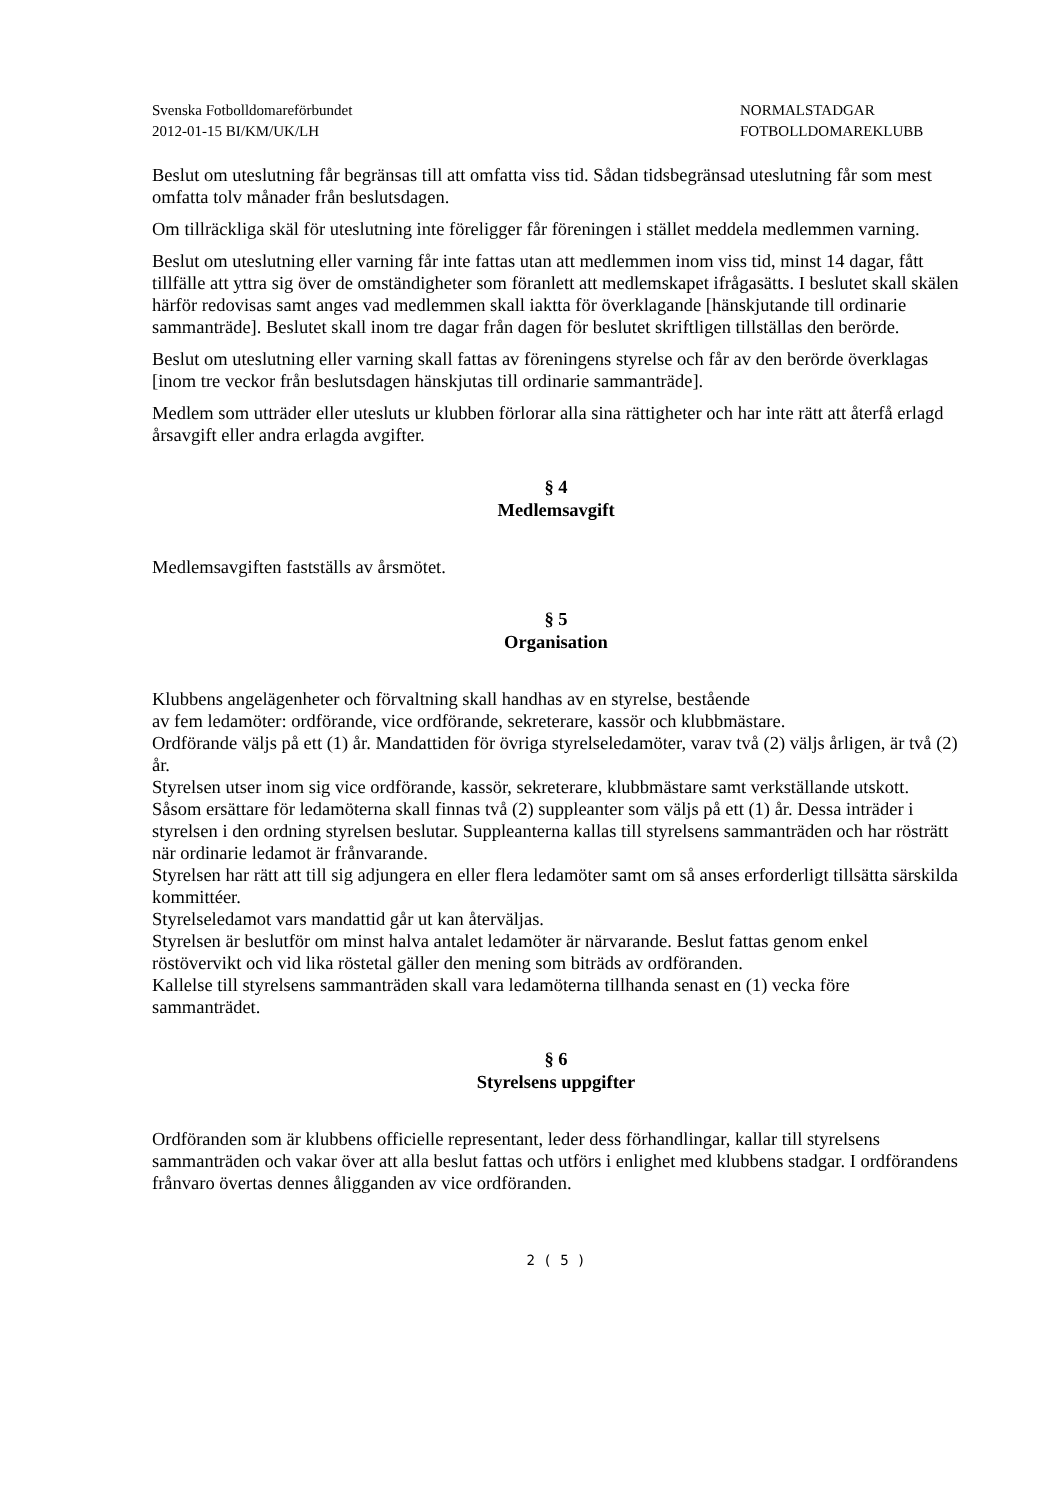Svenska Fotbolldomareförbundet
2012-01-15 BI/KM/UK/LH
NORMALSTADGAR
FOTBOLLDOMAREKLUBB
Beslut om uteslutning får begränsas till att omfatta viss tid. Sådan tidsbegränsad uteslutning får som mest omfatta tolv månader från beslutsdagen.
Om tillräckliga skäl för uteslutning inte föreligger får föreningen i stället meddela medlemmen varning.
Beslut om uteslutning eller varning får inte fattas utan att medlemmen inom viss tid, minst 14 dagar, fått tillfälle att yttra sig över de omständigheter som föranlett att medlemskapet ifrågasätts. I beslutet skall skälen härför redovisas samt anges vad medlemmen skall iaktta för överklagande [hänskjutande till ordinarie sammanträde]. Beslutet skall inom tre dagar från dagen för beslutet skriftligen tillställas den berörde.
Beslut om uteslutning eller varning skall fattas av föreningens styrelse och får av den berörde överklagas [inom tre veckor från beslutsdagen hänskjutas till ordinarie sammanträde].
Medlem som utträder eller utesluts ur klubben förlorar alla sina rättigheter och har inte rätt att återfå erlagd årsavgift eller andra erlagda avgifter.
§ 4
Medlemsavgift
Medlemsavgiften fastställs av årsmötet.
§ 5
Organisation
Klubbens angelägenheter och förvaltning skall handhas av en styrelse, bestående
av fem ledamöter: ordförande, vice ordförande, sekreterare, kassör och klubbmästare.
Ordförande väljs på ett (1) år. Mandattiden för övriga styrelseledamöter, varav två (2) väljs årligen, är två (2) år.
Styrelsen utser inom sig vice ordförande, kassör, sekreterare, klubbmästare samt verkställande utskott.
Såsom ersättare för ledamöterna skall finnas två (2) suppleanter som väljs på ett (1) år. Dessa inträder i styrelsen i den ordning styrelsen beslutar. Suppleanterna kallas till styrelsens sammanträden och har rösträtt när ordinarie ledamot är frånvarande.
Styrelsen har rätt att till sig adjungera en eller flera ledamöter samt om så anses erforderligt tillsätta särskilda kommittéer.
Styrelseledamot vars mandattid går ut kan återväljas.
Styrelsen är beslutför om minst halva antalet ledamöter är närvarande. Beslut fattas genom enkel röstövervikt och vid lika röstetal gäller den mening som biträds av ordföranden.
Kallelse till styrelsens sammanträden skall vara ledamöterna tillhanda senast en (1) vecka före sammanträdet.
§ 6
Styrelsens uppgifter
Ordföranden som är klubbens officielle representant, leder dess förhandlingar, kallar till styrelsens sammanträden och vakar över att alla beslut fattas och utförs i enlighet med klubbens stadgar. I ordförandens frånvaro övertas dennes åligganden av vice ordföranden.
2 ( 5 )